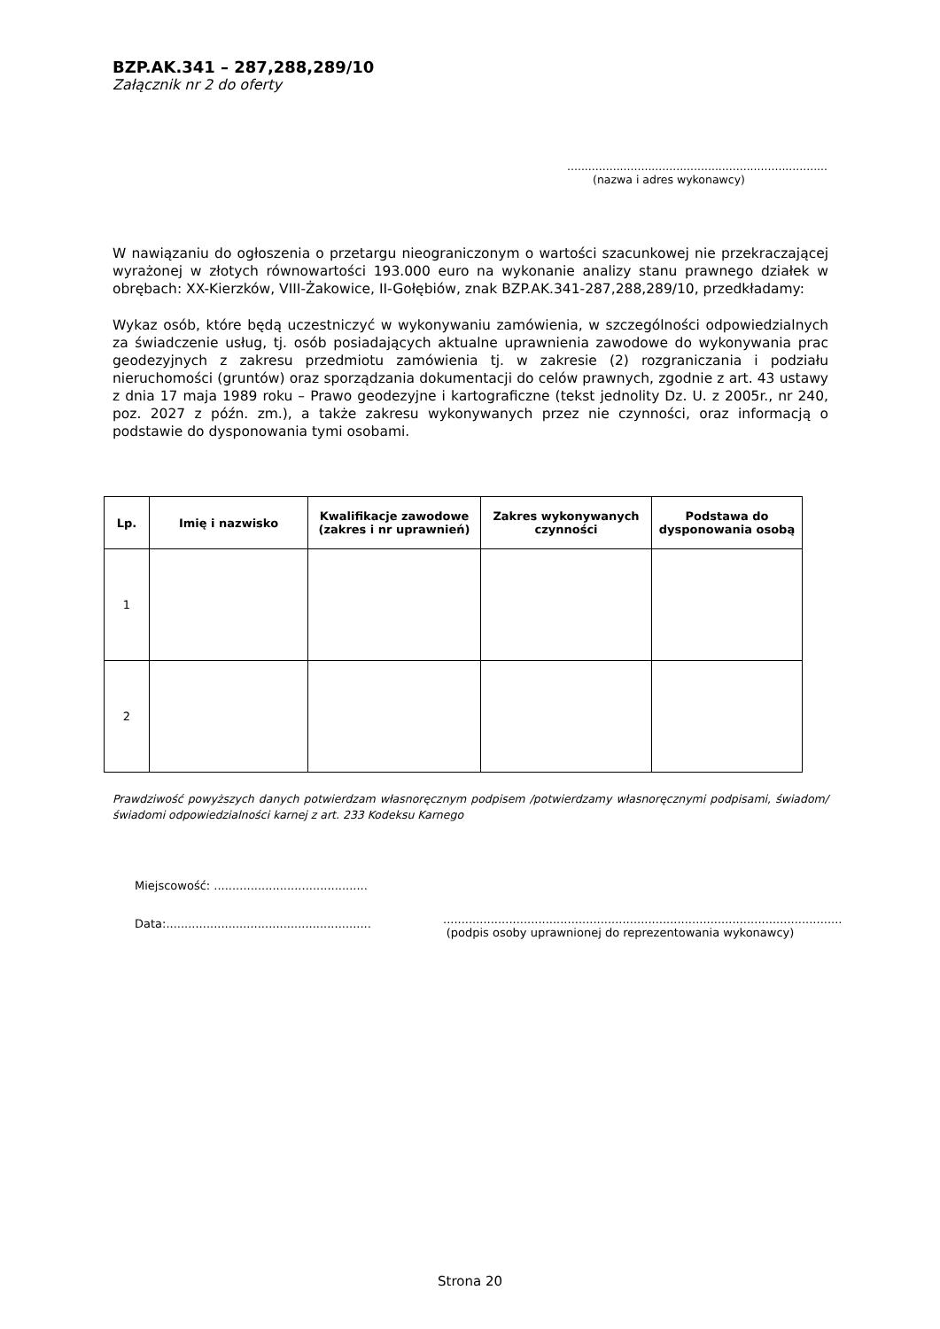BZP.AK.341 – 287,288,289/10
Załącznik nr 2 do oferty
..........................................................................
(nazwa i adres wykonawcy)
W nawiązaniu do ogłoszenia o przetargu nieograniczonym o wartości szacunkowej nie przekraczającej wyrażonej w złotych równowartości 193.000 euro na wykonanie analizy stanu prawnego działek w obrębach: XX-Kierzków, VIII-Żakowice, II-Gołębiów, znak BZP.AK.341-287,288,289/10, przedkładamy:
Wykaz osób, które będą uczestniczyć w wykonywaniu zamówienia, w szczególności odpowiedzialnych za świadczenie usług, tj. osób posiadających aktualne uprawnienia zawodowe do wykonywania prac geodezyjnych z zakresu przedmiotu zamówienia tj. w zakresie (2) rozgraniczania i podziału nieruchomości (gruntów) oraz sporządzania dokumentacji do celów prawnych, zgodnie z art. 43 ustawy z dnia 17 maja 1989 roku – Prawo geodezyjne i kartograficzne (tekst jednolity Dz. U. z 2005r., nr 240, poz. 2027 z późn. zm.), a także zakresu wykonywanych przez nie czynności, oraz informacją o podstawie do dysponowania tymi osobami.
| Lp. | Imię i nazwisko | Kwalifikacje zawodowe (zakres i nr uprawnień) | Zakres wykonywanych czynności | Podstawa do dysponowania osobą |
| --- | --- | --- | --- | --- |
| 1 | | | | |
| 2 | | | | |
Prawdziwość powyższych danych potwierdzam własnoręcznym podpisem /potwierdzamy własnoręcznymi podpisami, świadom/świadomi odpowiedzialności karnej z art. 233 Kodeksu Karnego
Miejscowość: ..........................................
Data:........................................................
.............................................................................................................
(podpis osoby uprawnionej do reprezentowania wykonawcy)
Strona 20